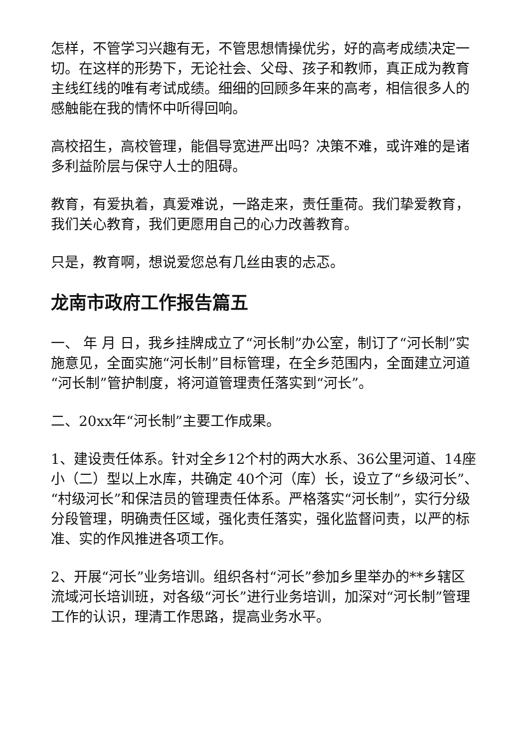怎样，不管学习兴趣有无，不管思想情操优劣，好的高考成绩决定一切。在这样的形势下，无论社会、父母、孩子和教师，真正成为教育主线红线的唯有考试成绩。细细的回顾多年来的高考，相信很多人的感触能在我的情怀中听得回响。
高校招生，高校管理，能倡导宽进严出吗？决策不难，或许难的是诸多利益阶层与保守人士的阻碍。
教育，有爱执着，真爱难说，一路走来，责任重荷。我们挚爱教育，我们关心教育，我们更愿用自己的心力改善教育。
只是，教育啊，想说爱您总有几丝由衷的忐忑。
龙南市政府工作报告篇五
一、 年 月 日，我乡挂牌成立了“河长制”办公室，制订了“河长制”实施意见，全面实施“河长制”目标管理，在全乡范围内，全面建立河道“河长制”管护制度，将河道管理责任落实到“河长”。
二、20xx年“河长制”主要工作成果。
1、建设责任体系。针对全乡12个村的两大水系、36公里河道、14座小（二）型以上水库，共确定 40个河（库）长，设立了“乡级河长”、“村级河长”和保洁员的管理责任体系。严格落实“河长制”，实行分级分段管理，明确责任区域，强化责任落实，强化监督问责，以严的标准、实的作风推进各项工作。
2、开展“河长”业务培训。组织各村“河长”参加乡里举办的**乡辖区流域河长培训班，对各级“河长”进行业务培训，加深对“河长制”管理工作的认识，理清工作思路，提高业务水平。